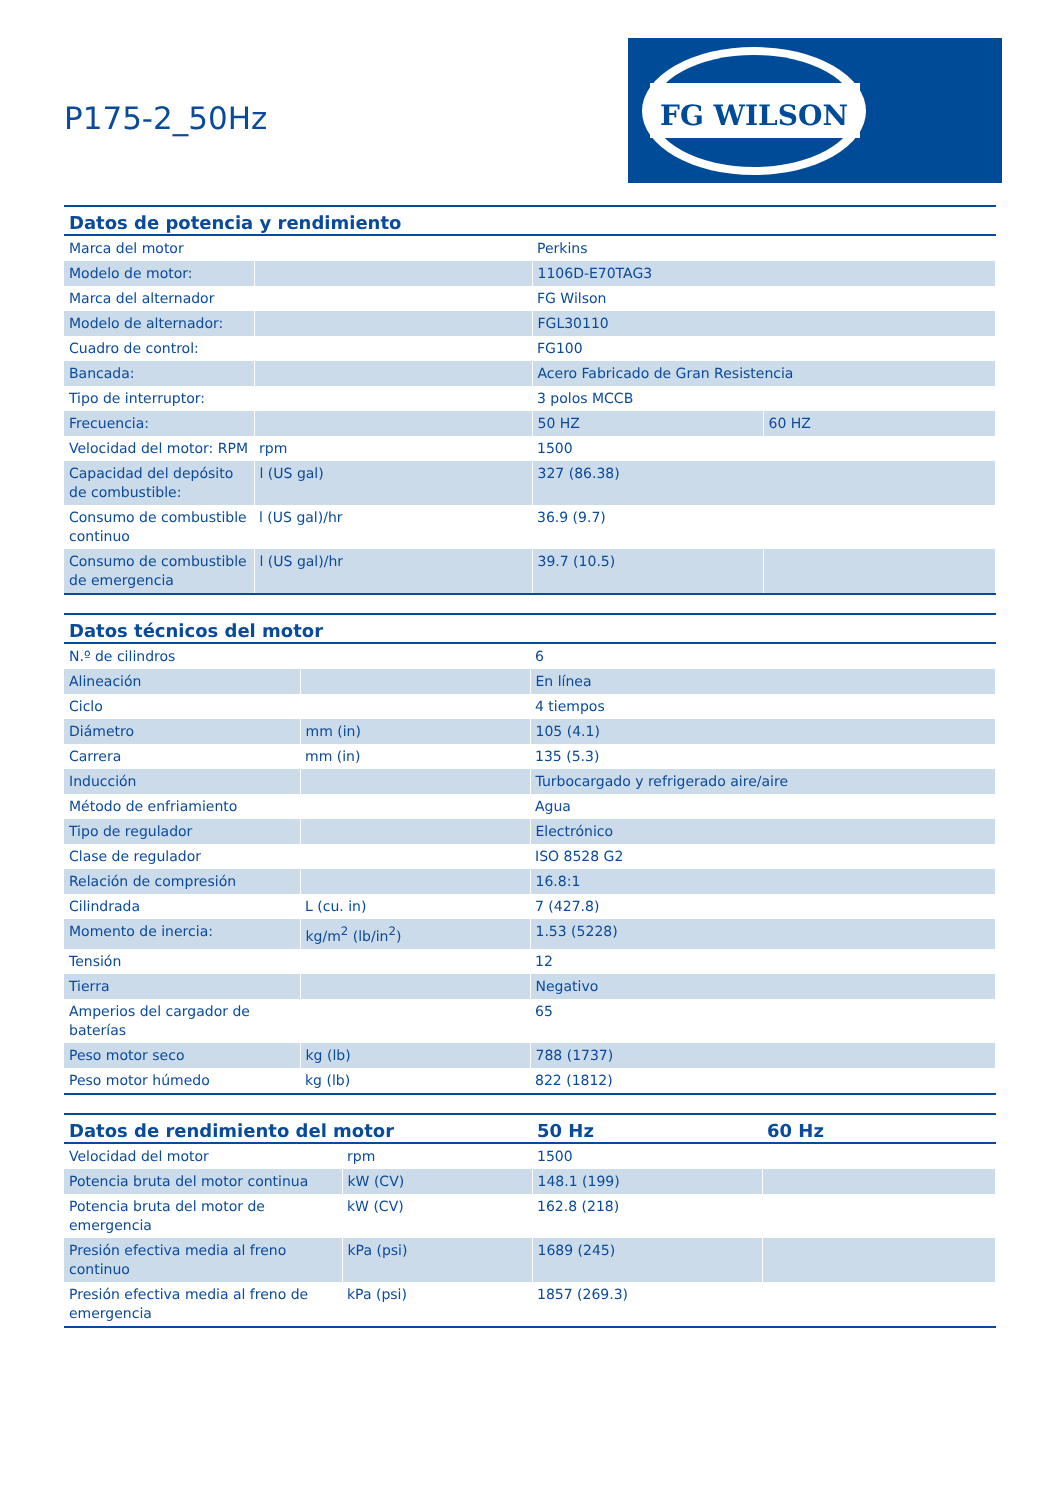P175-2_50Hz
FG WILSON
| Datos de potencia y rendimiento | | | |
| --- | --- | --- | --- |
| Marca del motor | | Perkins | |
| Modelo de motor: | | 1106D-E70TAG3 | |
| Marca del alternador | | FG Wilson | |
| Modelo de alternador: | | FGL30110 | |
| Cuadro de control: | | FG100 | |
| Bancada: | | Acero Fabricado de Gran Resistencia | |
| Tipo de interruptor: | | 3 polos MCCB | |
| Frecuencia: | | 50 HZ | 60 HZ |
| Velocidad del motor: RPM | rpm | 1500 | |
| Capacidad del depósito de combustible: | l (US gal) | 327 (86.38) | |
| Consumo de combustible continuo | l (US gal)/hr | 36.9 (9.7) | |
| Consumo de combustible de emergencia | l (US gal)/hr | 39.7 (10.5) | |
| Datos técnicos del motor | | |
| --- | --- | --- |
| N.º de cilindros | | 6 |
| Alineación | | En línea |
| Ciclo | | 4 tiempos |
| Diámetro | mm (in) | 105 (4.1) |
| Carrera | mm (in) | 135 (5.3) |
| Inducción | | Turbocargado y refrigerado aire/aire |
| Método de enfriamiento | | Agua |
| Tipo de regulador | | Electrónico |
| Clase de regulador | | ISO 8528 G2 |
| Relación de compresión | | 16.8:1 |
| Cilindrada | L (cu. in) | 7 (427.8) |
| Momento de inercia: | kg/m<sup>2</sup> (lb/in<sup>2</sup>) | 1.53 (5228) |
| Tensión | | 12 |
| Tierra | | Negativo |
| Amperios del cargador de baterías | | 65 |
| Peso motor seco | kg (lb) | 788 (1737) |
| Peso motor húmedo | kg (lb) | 822 (1812) |
| Datos de rendimiento del motor | | 50 Hz | 60 Hz |
| --- | --- | --- | --- |
| Velocidad del motor | rpm | 1500 | |
| Potencia bruta del motor continua | kW (CV) | 148.1 (199) | |
| Potencia bruta del motor de emergencia | kW (CV) | 162.8 (218) | |
| Presión efectiva media al freno continuo | kPa (psi) | 1689 (245) | |
| Presión efectiva media al freno de emergencia | kPa (psi) | 1857 (269.3) | |